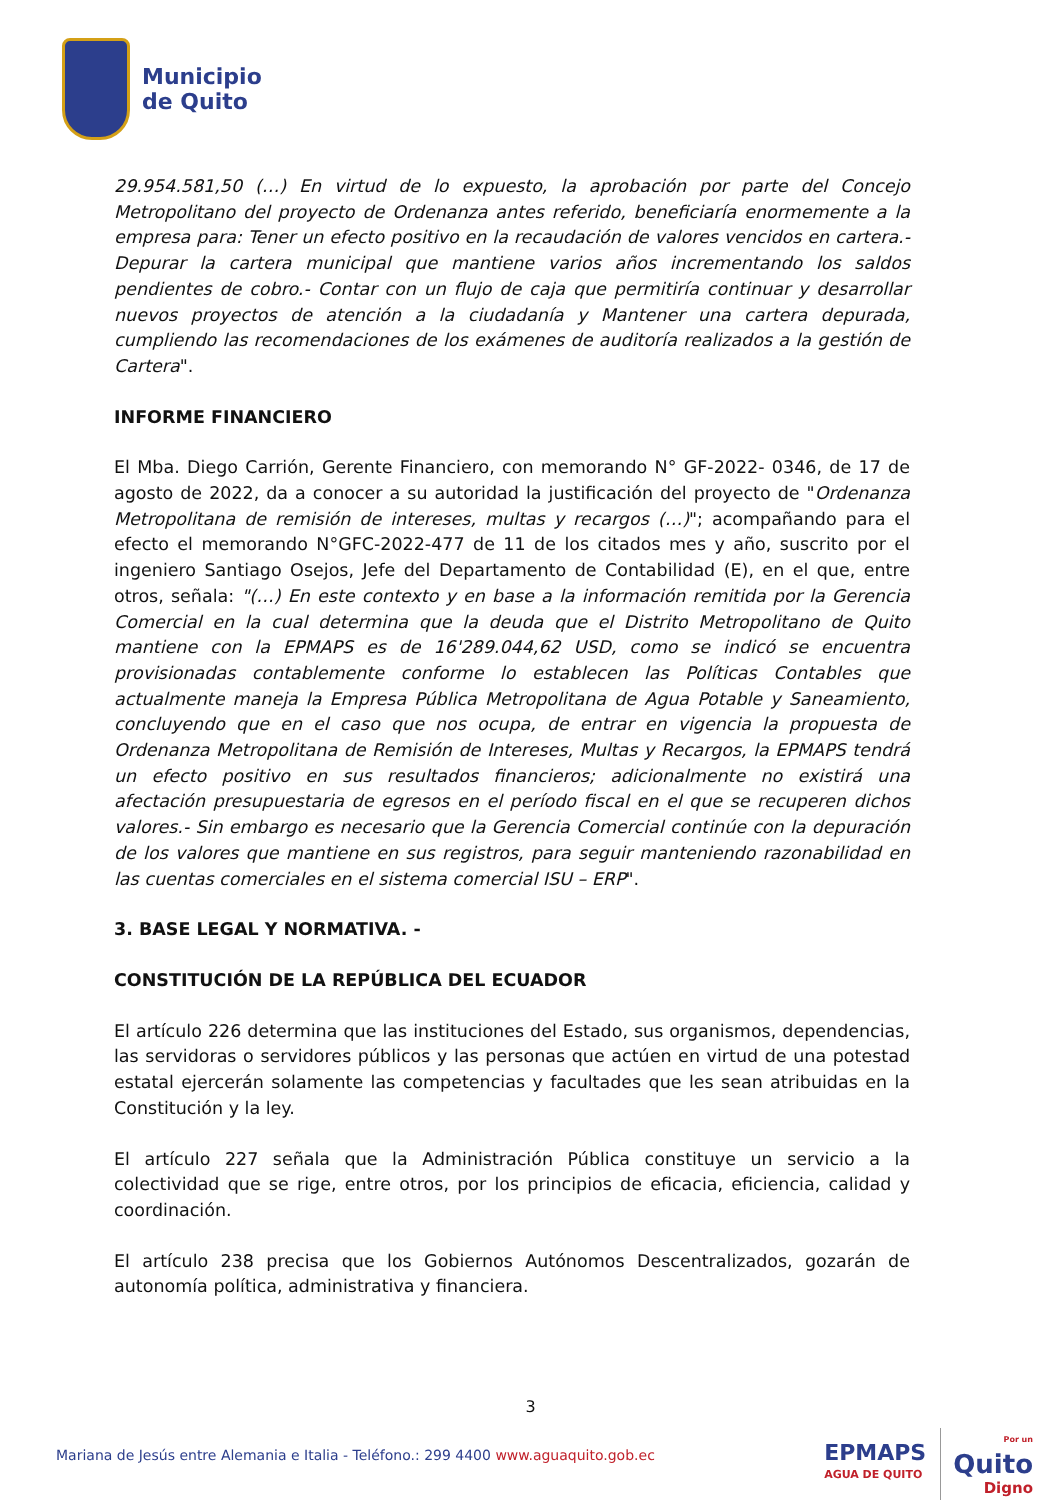Municipio
de Quito
29.954.581,50 (…) En virtud de lo expuesto, la aprobación por parte del Concejo Metropolitano del proyecto de Ordenanza antes referido, beneficiaría enormemente a la empresa para: Tener un efecto positivo en la recaudación de valores vencidos en cartera.- Depurar la cartera municipal que mantiene varios años incrementando los saldos pendientes de cobro.- Contar con un flujo de caja que permitiría continuar y desarrollar nuevos proyectos de atención a la ciudadanía y Mantener una cartera depurada, cumpliendo las recomendaciones de los exámenes de auditoría realizados a la gestión de Cartera".
INFORME FINANCIERO
El Mba. Diego Carrión, Gerente Financiero, con memorando N° GF-2022- 0346, de 17 de agosto de 2022, da a conocer a su autoridad la justificación del proyecto de "Ordenanza Metropolitana de remisión de intereses, multas y recargos (…)"; acompañando para el efecto el memorando N°GFC-2022-477 de 11 de los citados mes y año, suscrito por el ingeniero Santiago Osejos, Jefe del Departamento de Contabilidad (E), en el que, entre otros, señala: "(…) En este contexto y en base a la información remitida por la Gerencia Comercial en la cual determina que la deuda que el Distrito Metropolitano de Quito mantiene con la EPMAPS es de 16'289.044,62 USD, como se indicó se encuentra provisionadas contablemente conforme lo establecen las Políticas Contables que actualmente maneja la Empresa Pública Metropolitana de Agua Potable y Saneamiento, concluyendo que en el caso que nos ocupa, de entrar en vigencia la propuesta de Ordenanza Metropolitana de Remisión de Intereses, Multas y Recargos, la EPMAPS tendrá un efecto positivo en sus resultados financieros; adicionalmente no existirá una afectación presupuestaria de egresos en el período fiscal en el que se recuperen dichos valores.- Sin embargo es necesario que la Gerencia Comercial continúe con la depuración de los valores que mantiene en sus registros, para seguir manteniendo razonabilidad en las cuentas comerciales en el sistema comercial ISU – ERP".
3. BASE LEGAL Y NORMATIVA. -
CONSTITUCIÓN DE LA REPÚBLICA DEL ECUADOR
El artículo 226 determina que las instituciones del Estado, sus organismos, dependencias, las servidoras o servidores públicos y las personas que actúen en virtud de una potestad estatal ejercerán solamente las competencias y facultades que les sean atribuidas en la Constitución y la ley.
El artículo 227 señala que la Administración Pública constituye un servicio a la colectividad que se rige, entre otros, por los principios de eficacia, eficiencia, calidad y coordinación.
El artículo 238 precisa que los Gobiernos Autónomos Descentralizados, gozarán de autonomía política, administrativa y financiera.
3
Mariana de Jesús entre Alemania e Italia - Teléfono.: 299 4400 www.aguaquito.gob.ec
EPMAPS
AGUA DE QUITO
Por un
Quito
Digno